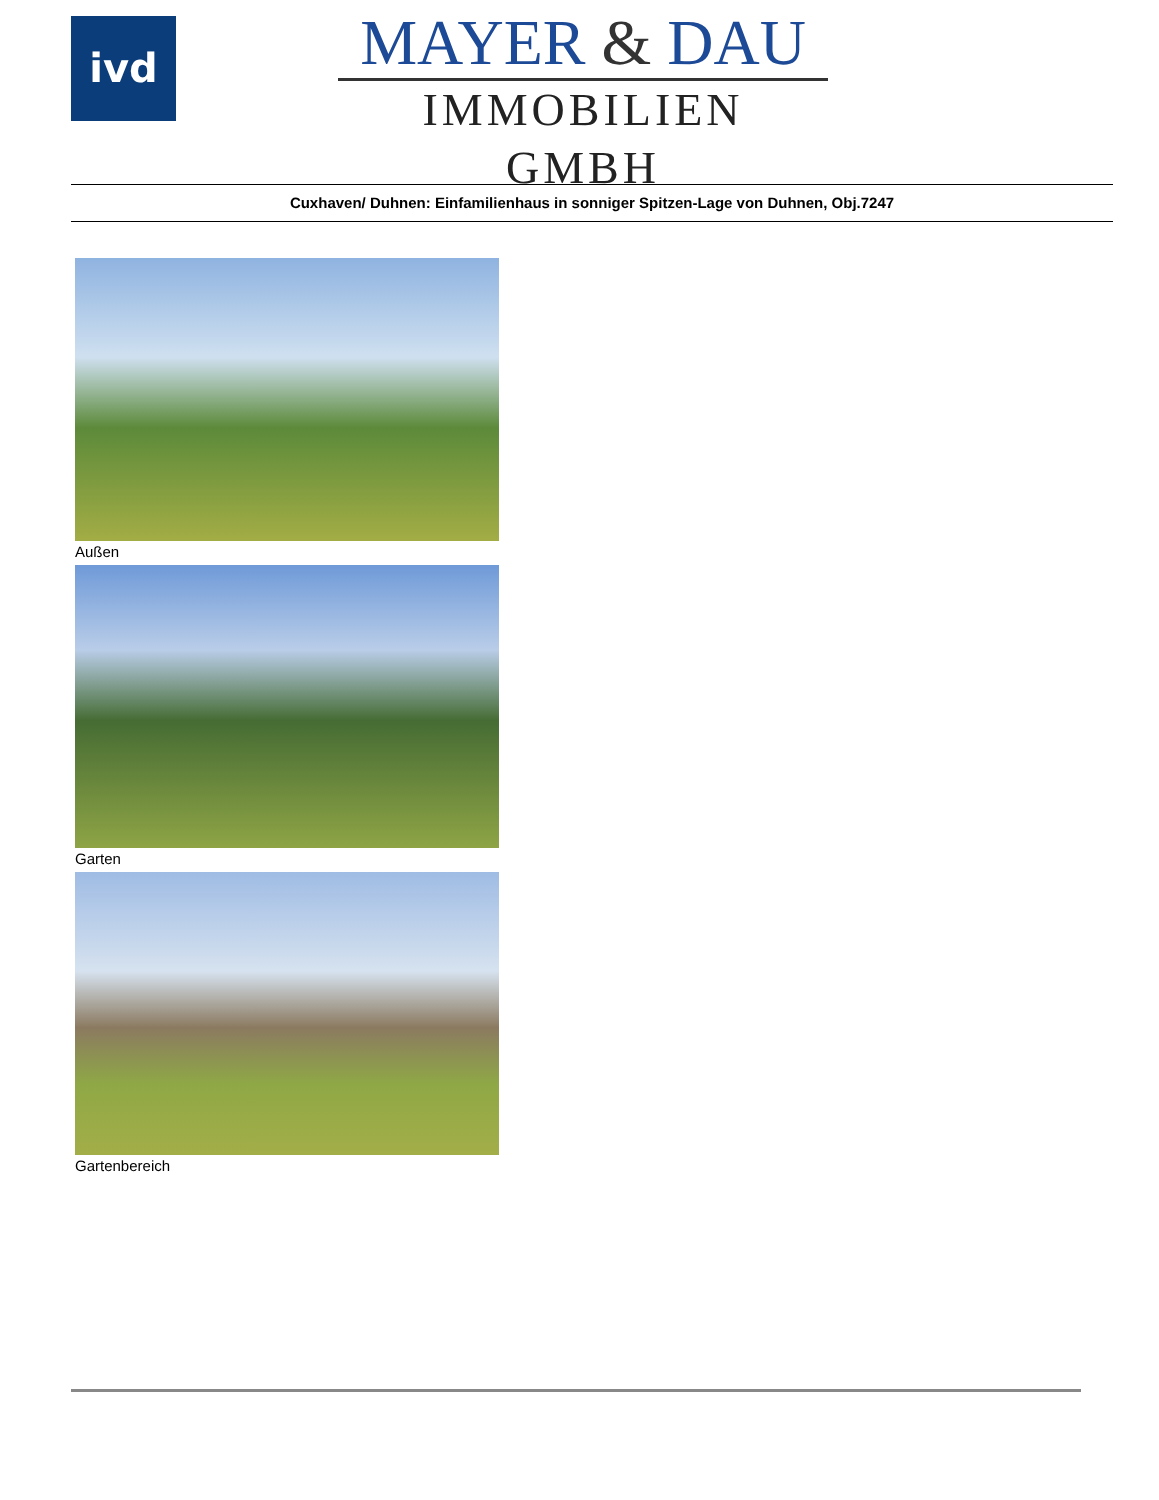ivd
MAYER & DAU
IMMOBILIEN GMBH
Cuxhaven/ Duhnen: Einfamilienhaus in sonniger Spitzen-Lage von Duhnen, Obj.7247
Außen
Garten
Gartenbereich